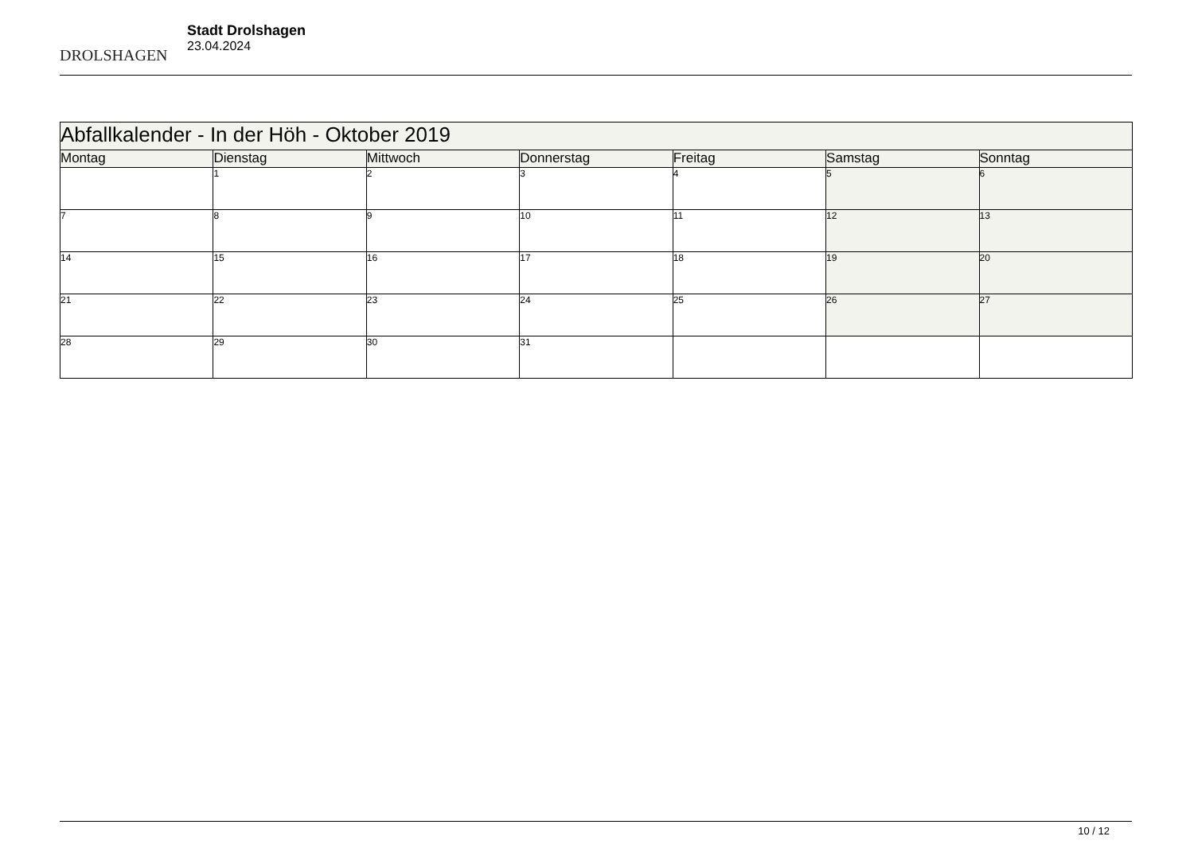DROLSHAGEN
Stadt Drolshagen
23.04.2024
| Abfallkalender - In der Höh - Oktober 2019 | | | | | | |
| --- | --- | --- | --- | --- | --- | --- |
| Montag | Dienstag | Mittwoch | Donnerstag | Freitag | Samstag | Sonntag |
| | 1 | 2 | 3 | 4 | 5 | 6 |
| 7 | 8 | 9 | 10 | 11 | 12 | 13 |
| 14 | 15 | 16 | 17 | 18 | 19 | 20 |
| 21 | 22 | 23 | 24 | 25 | 26 | 27 |
| 28 | 29 | 30 | 31 | | | |
10 / 12